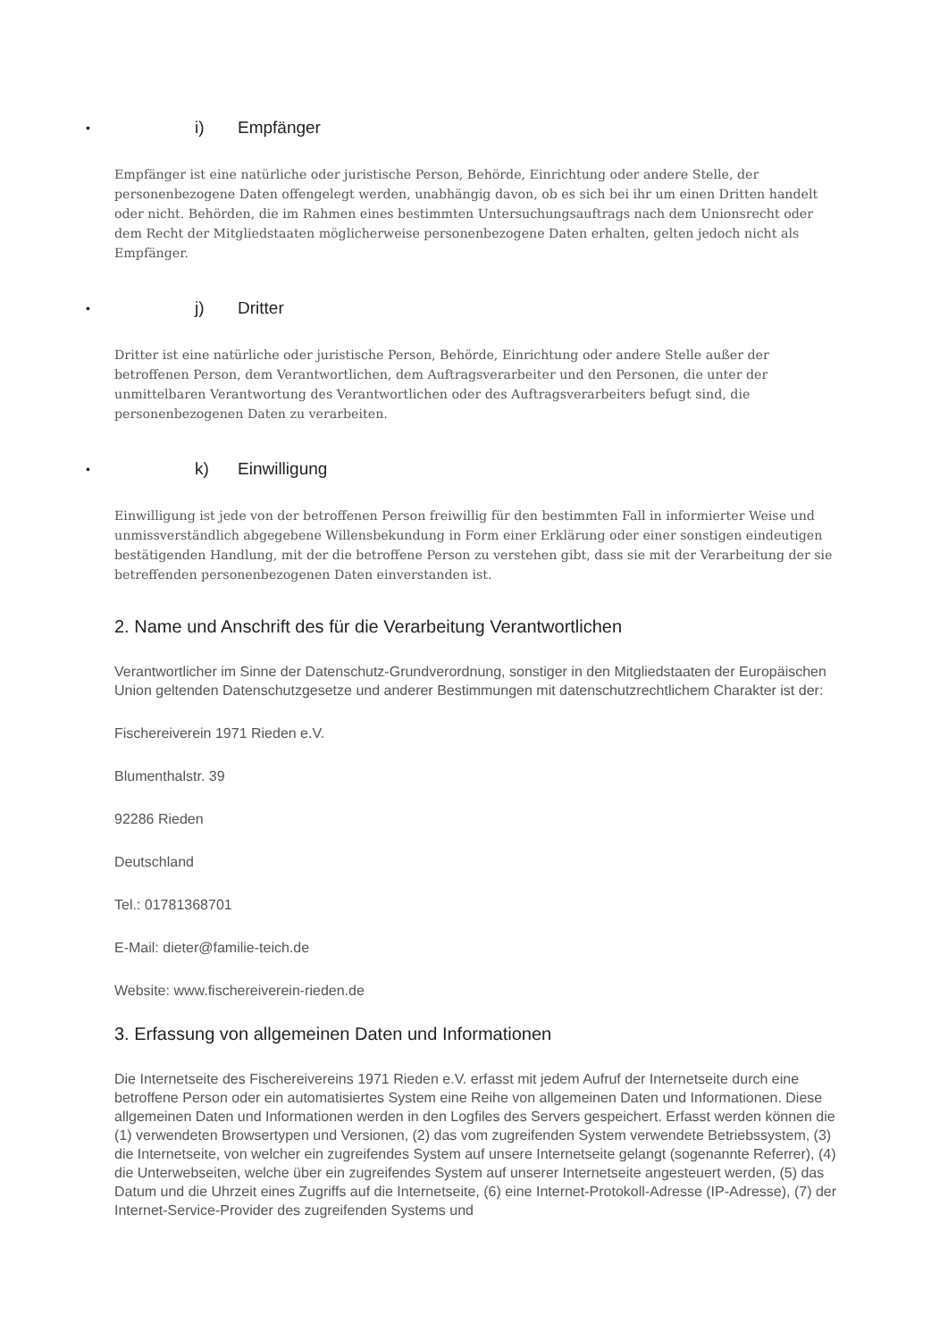• i) Empfänger
Empfänger ist eine natürliche oder juristische Person, Behörde, Einrichtung oder andere Stelle, der personenbezogene Daten offengelegt werden, unabhängig davon, ob es sich bei ihr um einen Dritten handelt oder nicht. Behörden, die im Rahmen eines bestimmten Untersuchungsauftrags nach dem Unionsrecht oder dem Recht der Mitgliedstaaten möglicherweise personenbezogene Daten erhalten, gelten jedoch nicht als Empfänger.
• j) Dritter
Dritter ist eine natürliche oder juristische Person, Behörde, Einrichtung oder andere Stelle außer der betroffenen Person, dem Verantwortlichen, dem Auftragsverarbeiter und den Personen, die unter der unmittelbaren Verantwortung des Verantwortlichen oder des Auftragsverarbeiters befugt sind, die personenbezogenen Daten zu verarbeiten.
• k) Einwilligung
Einwilligung ist jede von der betroffenen Person freiwillig für den bestimmten Fall in informierter Weise und unmissverständlich abgegebene Willensbekundung in Form einer Erklärung oder einer sonstigen eindeutigen bestätigenden Handlung, mit der die betroffene Person zu verstehen gibt, dass sie mit der Verarbeitung der sie betreffenden personenbezogenen Daten einverstanden ist.
2. Name und Anschrift des für die Verarbeitung Verantwortlichen
Verantwortlicher im Sinne der Datenschutz-Grundverordnung, sonstiger in den Mitgliedstaaten der Europäischen Union geltenden Datenschutzgesetze und anderer Bestimmungen mit datenschutzrechtlichem Charakter ist der:
Fischereiverein 1971 Rieden e.V.
Blumenthalstr. 39
92286 Rieden
Deutschland
Tel.: 01781368701
E-Mail: dieter@familie-teich.de
Website: www.fischereiverein-rieden.de
3. Erfassung von allgemeinen Daten und Informationen
Die Internetseite des Fischereivereins 1971 Rieden e.V. erfasst mit jedem Aufruf der Internetseite durch eine betroffene Person oder ein automatisiertes System eine Reihe von allgemeinen Daten und Informationen. Diese allgemeinen Daten und Informationen werden in den Logfiles des Servers gespeichert. Erfasst werden können die (1) verwendeten Browsertypen und Versionen, (2) das vom zugreifenden System verwendete Betriebssystem, (3) die Internetseite, von welcher ein zugreifendes System auf unsere Internetseite gelangt (sogenannte Referrer), (4) die Unterwebseiten, welche über ein zugreifendes System auf unserer Internetseite angesteuert werden, (5) das Datum und die Uhrzeit eines Zugriffs auf die Internetseite, (6) eine Internet-Protokoll-Adresse (IP-Adresse), (7) der Internet-Service-Provider des zugreifenden Systems und